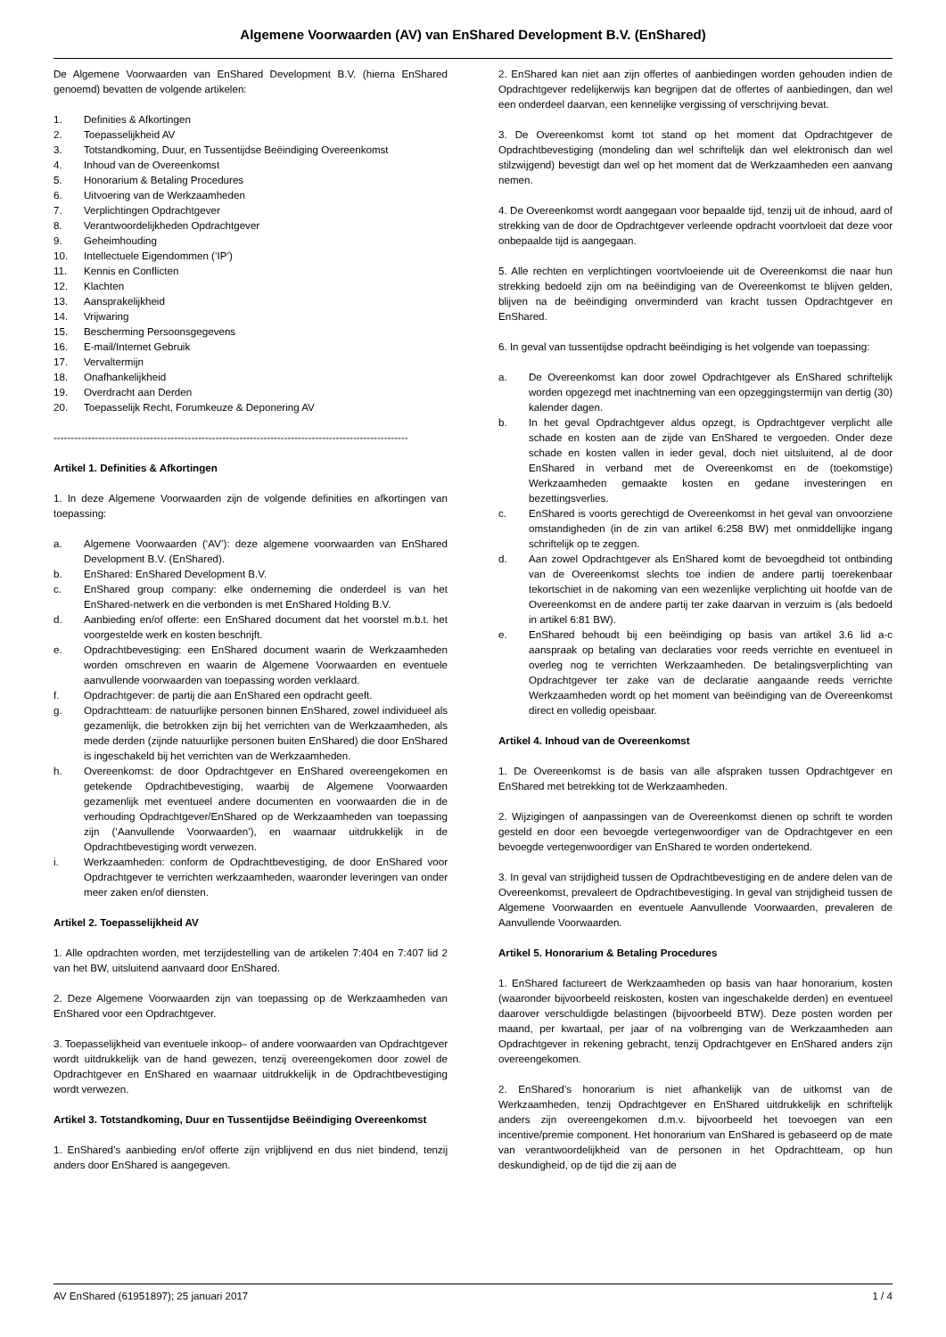Algemene Voorwaarden (AV) van EnShared Development B.V. (EnShared)
De Algemene Voorwaarden van EnShared Development B.V. (hierna EnShared genoemd) bevatten de volgende artikelen:
1. Definities & Afkortingen
2. Toepasselijkheid AV
3. Totstandkoming, Duur, en Tussentijdse Beëindiging Overeenkomst
4. Inhoud van de Overeenkomst
5. Honorarium & Betaling Procedures
6. Uitvoering van de Werkzaamheden
7. Verplichtingen Opdrachtgever
8. Verantwoordelijkheden Opdrachtgever
9. Geheimhouding
10. Intellectuele Eigendommen (‘IP’)
11. Kennis en Conflicten
12. Klachten
13. Aansprakelijkheid
14. Vrijwaring
15. Bescherming Persoonsgegevens
16. E-mail/Internet Gebruik
17. Vervaltermijn
18. Onafhankelijkheid
19. Overdracht aan Derden
20. Toepasselijk Recht, Forumkeuze & Deponering AV
-------------------------------------------------------------------------------------------------------
Artikel 1. Definities & Afkortingen
1. In deze Algemene Voorwaarden zijn de volgende definities en afkortingen van toepassing:
a. Algemene Voorwaarden (‘AV’): deze algemene voorwaarden van EnShared Development B.V. (EnShared).
b. EnShared: EnShared Development B.V.
c. EnShared group company: elke onderneming die onderdeel is van het EnShared-netwerk en die verbonden is met EnShared Holding B.V.
d. Aanbieding en/of offerte: een EnShared document dat het voorstel m.b.t. het voorgestelde werk en kosten beschrijft.
e. Opdrachtbevestiging: een EnShared document waarin de Werkzaamheden worden omschreven en waarin de Algemene Voorwaarden en eventuele aanvullende voorwaarden van toepassing worden verklaard.
f. Opdrachtgever: de partij die aan EnShared een opdracht geeft.
g. Opdrachtteam: de natuurlijke personen binnen EnShared, zowel individueel als gezamenlijk, die betrokken zijn bij het verrichten van de Werkzaamheden, als mede derden (zijnde natuurlijke personen buiten EnShared) die door EnShared is ingeschakeld bij het verrichten van de Werkzaamheden.
h. Overeenkomst: de door Opdrachtgever en EnShared overeengekomen en getekende Opdrachtbevestiging, waarbij de Algemene Voorwaarden gezamenlijk met eventueel andere documenten en voorwaarden die in de verhouding Opdrachtgever/EnShared op de Werkzaamheden van toepassing zijn (‘Aanvullende Voorwaarden’), en waarnaar uitdrukkelijk in de Opdrachtbevestiging wordt verwezen.
i. Werkzaamheden: conform de Opdrachtbevestiging, de door EnShared voor Opdrachtgever te verrichten werkzaamheden, waaronder leveringen van onder meer zaken en/of diensten.
Artikel 2. Toepasselijkheid AV
1. Alle opdrachten worden, met terzijdestelling van de artikelen 7:404 en 7:407 lid 2 van het BW, uitsluitend aanvaard door EnShared.
2. Deze Algemene Voorwaarden zijn van toepassing op de Werkzaamheden van EnShared voor een Opdrachtgever.
3. Toepasselijkheid van eventuele inkoop– of andere voorwaarden van Opdrachtgever wordt uitdrukkelijk van de hand gewezen, tenzij overeengekomen door zowel de Opdrachtgever en EnShared en waarnaar uitdrukkelijk in de Opdrachtbevestiging wordt verwezen.
Artikel 3. Totstandkoming, Duur en Tussentijdse Beëindiging Overeenkomst
1. EnShared’s aanbieding en/of offerte zijn vrijblijvend en dus niet bindend, tenzij anders door EnShared is aangegeven.
2. EnShared kan niet aan zijn offertes of aanbiedingen worden gehouden indien de Opdrachtgever redelijkerwijs kan begrijpen dat de offertes of aanbiedingen, dan wel een onderdeel daarvan, een kennelijke vergissing of verschrijving bevat.
3. De Overeenkomst komt tot stand op het moment dat Opdrachtgever de Opdrachtbevestiging (mondeling dan wel schriftelijk dan wel elektronisch dan wel stilzwijgend) bevestigt dan wel op het moment dat de Werkzaamheden een aanvang nemen.
4. De Overeenkomst wordt aangegaan voor bepaalde tijd, tenzij uit de inhoud, aard of strekking van de door de Opdrachtgever verleende opdracht voortvloeit dat deze voor onbepaalde tijd is aangegaan.
5. Alle rechten en verplichtingen voortvloeiende uit de Overeenkomst die naar hun strekking bedoeld zijn om na beëindiging van de Overeenkomst te blijven gelden, blijven na de beëindiging onverminderd van kracht tussen Opdrachtgever en EnShared.
6. In geval van tussentijdse opdracht beëindiging is het volgende van toepassing:
a. De Overeenkomst kan door zowel Opdrachtgever als EnShared schriftelijk worden opgezegd met inachtneming van een opzeggingstermijn van dertig (30) kalender dagen.
b. In het geval Opdrachtgever aldus opzegt, is Opdrachtgever verplicht alle schade en kosten aan de zijde van EnShared te vergoeden. Onder deze schade en kosten vallen in ieder geval, doch niet uitsluitend, al de door EnShared in verband met de Overeenkomst en de (toekomstige) Werkzaamheden gemaakte kosten en gedane investeringen en bezettingsverlies.
c. EnShared is voorts gerechtigd de Overeenkomst in het geval van onvoorziene omstandigheden (in de zin van artikel 6:258 BW) met onmiddellijke ingang schriftelijk op te zeggen.
d. Aan zowel Opdrachtgever als EnShared komt de bevoegdheid tot ontbinding van de Overeenkomst slechts toe indien de andere partij toerekenbaar tekortschiet in de nakoming van een wezenlijke verplichting uit hoofde van de Overeenkomst en de andere partij ter zake daarvan in verzuim is (als bedoeld in artikel 6:81 BW).
e. EnShared behoudt bij een beëindiging op basis van artikel 3.6 lid a-c aanspraak op betaling van declaraties voor reeds verrichte en eventueel in overleg nog te verrichten Werkzaamheden. De betalingsverplichting van Opdrachtgever ter zake van de declaratie aangaande reeds verrichte Werkzaamheden wordt op het moment van beëindiging van de Overeenkomst direct en volledig opeisbaar.
Artikel 4. Inhoud van de Overeenkomst
1. De Overeenkomst is de basis van alle afspraken tussen Opdrachtgever en EnShared met betrekking tot de Werkzaamheden.
2. Wijzigingen of aanpassingen van de Overeenkomst dienen op schrift te worden gesteld en door een bevoegde vertegenwoordiger van de Opdrachtgever en een bevoegde vertegenwoordiger van EnShared te worden ondertekend.
3. In geval van strijdigheid tussen de Opdrachtbevestiging en de andere delen van de Overeenkomst, prevaleert de Opdrachtbevestiging. In geval van strijdigheid tussen de Algemene Voorwaarden en eventuele Aanvullende Voorwaarden, prevaleren de Aanvullende Voorwaarden.
Artikel 5. Honorarium & Betaling Procedures
1. EnShared factureert de Werkzaamheden op basis van haar honorarium, kosten (waaronder bijvoorbeeld reiskosten, kosten van ingeschakelde derden) en eventueel daarover verschuldigde belastingen (bijvoorbeeld BTW). Deze posten worden per maand, per kwartaal, per jaar of na volbrenging van de Werkzaamheden aan Opdrachtgever in rekening gebracht, tenzij Opdrachtgever en EnShared anders zijn overeengekomen.
2. EnShared’s honorarium is niet afhankelijk van de uitkomst van de Werkzaamheden, tenzij Opdrachtgever en EnShared uitdrukkelijk en schriftelijk anders zijn overeengekomen d.m.v. bijvoorbeeld het toevoegen van een incentive/premie component. Het honorarium van EnShared is gebaseerd op de mate van verantwoordelijkheid van de personen in het Opdrachtteam, op hun deskundigheid, op de tijd die zij aan de
AV EnShared (61951897); 25 januari 2017 1 / 4